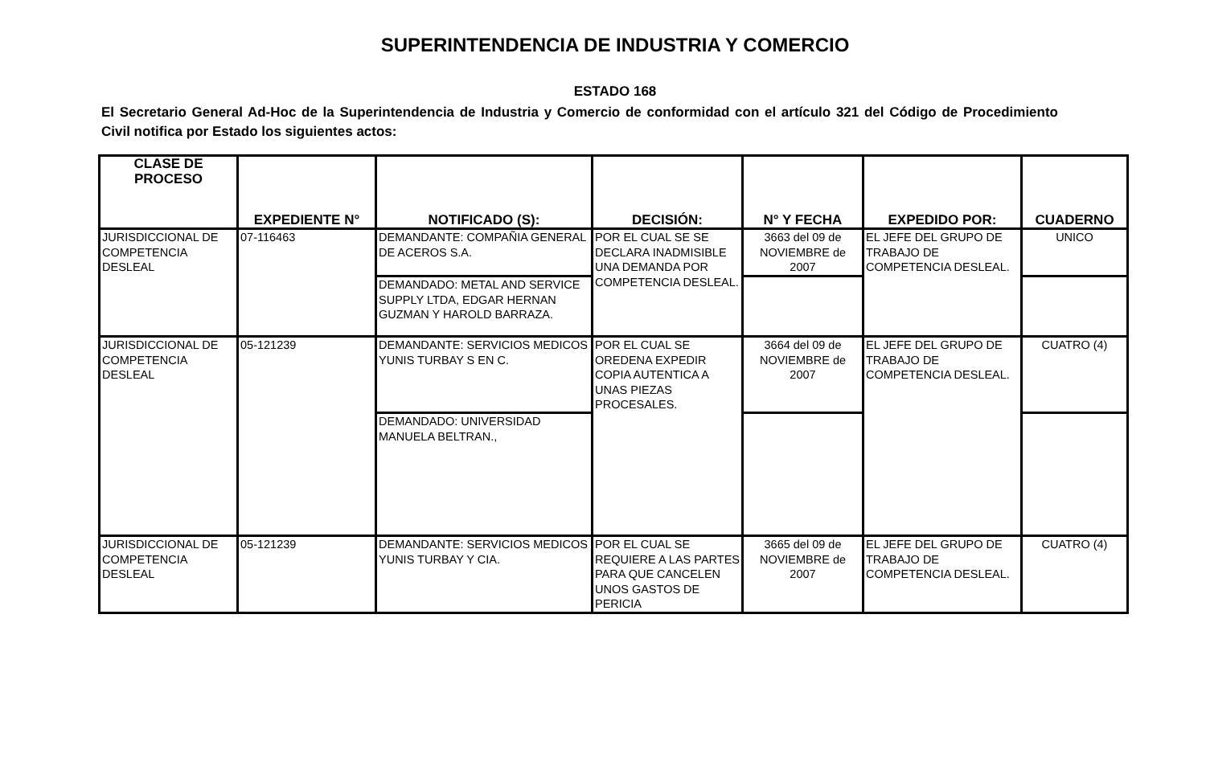SUPERINTENDENCIA DE INDUSTRIA Y COMERCIO
ESTADO 168
El Secretario General Ad-Hoc de la Superintendencia de Industria y Comercio de conformidad con el artículo 321 del Código de Procedimiento Civil notifica por Estado los siguientes actos:
| CLASE DE PROCESO | EXPEDIENTE N° | NOTIFICADO (S): | DECISIÓN: | N° Y FECHA | EXPEDIDO POR: | CUADERNO |
| --- | --- | --- | --- | --- | --- | --- |
| JURISDICCIONAL DE COMPETENCIA DESLEAL | 07-116463 | DEMANDANTE: COMPAÑIA GENERAL DE ACEROS S.A. | POR EL CUAL SE SE DECLARA INADMISIBLE UNA DEMANDA POR COMPETENCIA DESLEAL. | 3663 del 09 de NOVIEMBRE de 2007 | EL JEFE DEL GRUPO DE TRABAJO DE COMPETENCIA DESLEAL. | UNICO |
| | | DEMANDADO: METAL AND SERVICE SUPPLY LTDA, EDGAR HERNAN GUZMAN Y HAROLD BARRAZA. | | | | |
| JURISDICCIONAL DE COMPETENCIA DESLEAL | 05-121239 | DEMANDANTE: SERVICIOS MEDICOS YUNIS TURBAY S EN C. | POR EL CUAL SE OREDENA EXPEDIR COPIA AUTENTICA A UNAS PIEZAS PROCESALES. | 3664 del 09 de NOVIEMBRE de 2007 | EL JEFE DEL GRUPO DE TRABAJO DE COMPETENCIA DESLEAL. | CUATRO (4) |
| | | DEMANDADO: UNIVERSIDAD MANUELA BELTRAN., | | | | |
| JURISDICCIONAL DE COMPETENCIA DESLEAL | 05-121239 | DEMANDANTE: SERVICIOS MEDICOS YUNIS TURBAY Y CIA. | POR EL CUAL SE REQUIERE A LAS PARTES PARA QUE CANCELEN UNOS GASTOS DE PERICIA | 3665 del 09 de NOVIEMBRE de 2007 | EL JEFE DEL GRUPO DE TRABAJO DE COMPETENCIA DESLEAL. | CUATRO (4) |